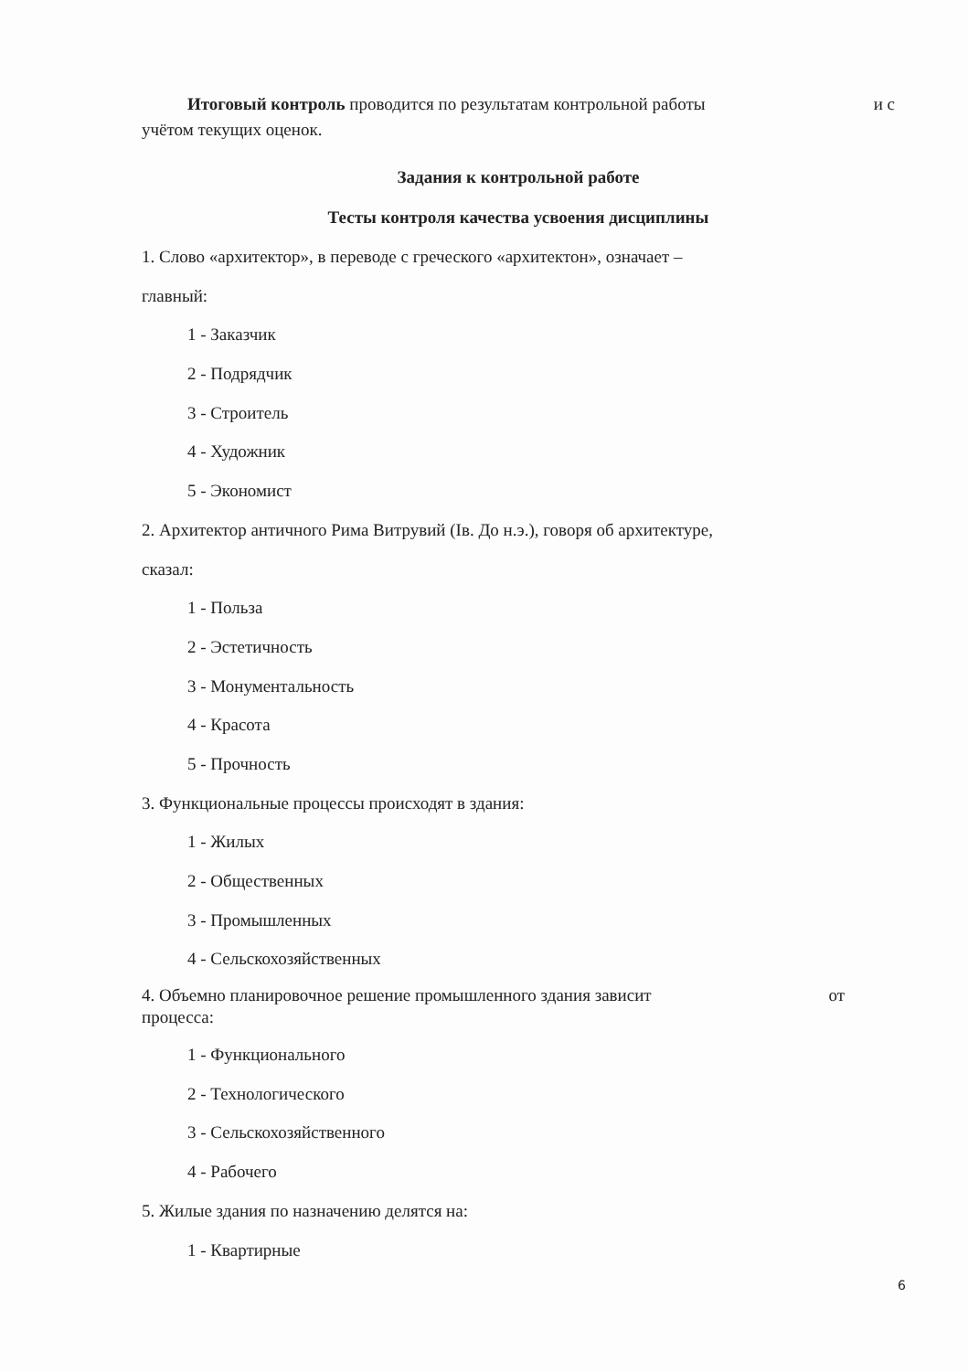Итоговый контроль проводится по результатам контрольной работы и с
учётом текущих оценок.
Задания к контрольной работе
Тесты контроля качества усвоения дисциплины
1. Слово «архитектор», в переводе с греческого «архитектон», означает –
главный:
1 - Заказчик
2 - Подрядчик
3 - Строитель
4 - Художник
5 - Экономист
2. Архитектор античного Рима Витрувий (Iв. До н.э.), говоря об архитектуре,
сказал:
1 - Польза
2 - Эстетичность
3 - Монументальность
4 - Красота
5 - Прочность
3. Функциональные процессы происходят в здания:
1 - Жилых
2 - Общественных
3 - Промышленных
4 - Сельскохозяйственных
4. Объемно планировочное решение промышленного здания зависит от
процесса:
1 - Функционального
2 - Технологического
3 - Сельскохозяйственного
4 - Рабочего
5. Жилые здания по назначению делятся на:
1 - Квартирные
6